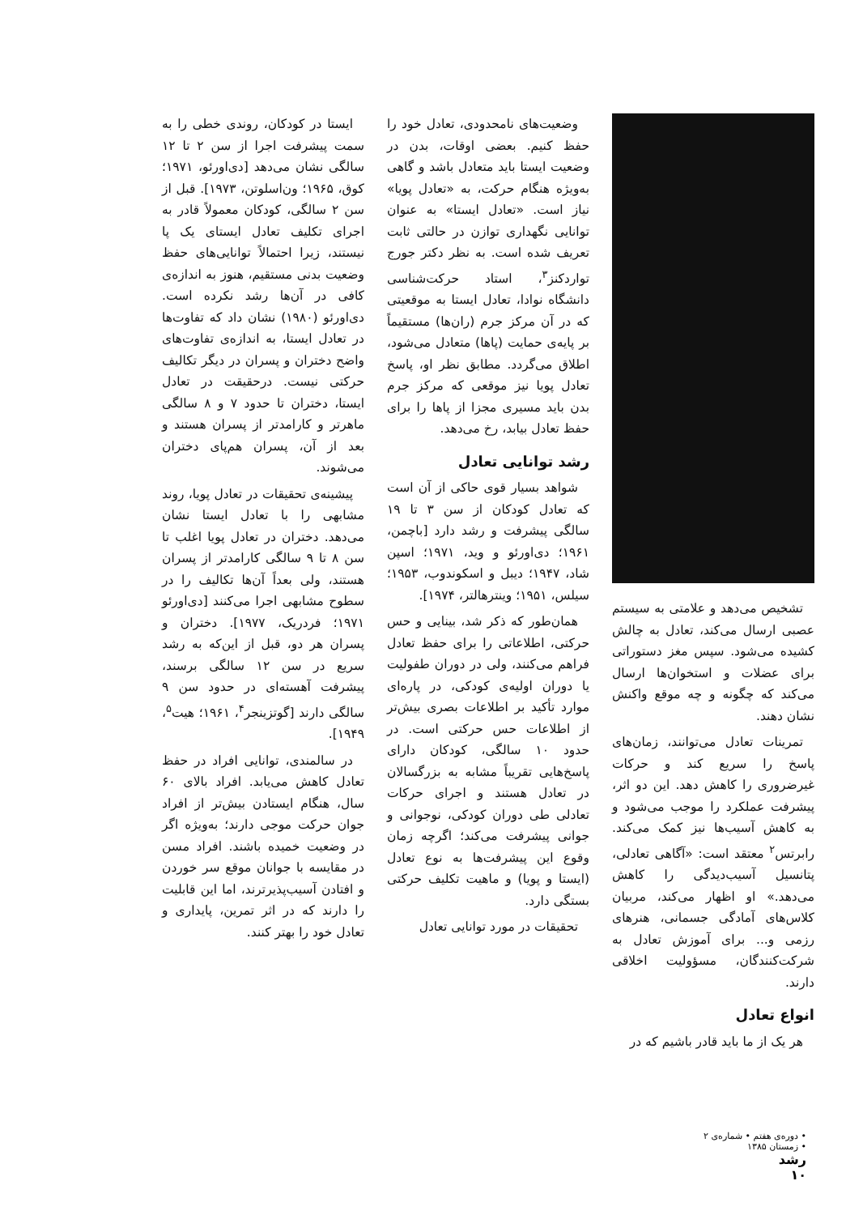تشخیص می‌دهد و علامتی به سیستم عصبی ارسال می‌کند، تعادل به چالش کشیده می‌شود. سپس مغز دستوراتی برای عضلات و استخوان‌ها ارسال می‌کند که چگونه و چه موقع واکنش نشان دهند.
تمرینات تعادل می‌توانند، زمان‌های پاسخ را سریع کند و حرکات غیرضروری را کاهش دهد. این دو اثر، پیشرفت عملکرد را موجب می‌شود و به کاهش آسیب‌ها نیز کمک می‌کند. رابرتس<sup>۲</sup> معتقد است: «آگاهی تعادلی، پتانسیل آسیب‌دیدگی را کاهش می‌دهد.» او اظهار می‌کند، مربیان کلاس‌های آمادگی جسمانی، هنرهای رزمی و... برای آموزش تعادل به شرکت‌کنندگان، مسؤولیت اخلاقی دارند.
انواع تعادل
هر یک از ما باید قادر باشیم که در
وضعیت‌های نامحدودی، تعادل خود را حفظ کنیم. بعضی اوقات، بدن در وضعیت ایستا باید متعادل باشد و گاهی به‌ویژه هنگام حرکت، به «تعادل پویا» نیاز است. «تعادل ایستا» به عنوان توانایی نگهداری توازن در حالتی ثابت تعریف شده است. به نظر دکتر جورج تواردکنز<sup>۳</sup>، استاد حرکت‌شناسی دانشگاه نوادا، تعادل ایستا به موقعیتی که در آن مرکز جرم (ران‌ها) مستقیماً بر پایه‌ی حمایت (پاها) متعادل می‌شود، اطلاق می‌گردد. مطابق نظر او، پاسخ تعادل پویا نیز موقعی که مرکز جرم بدن باید مسیری مجزا از پاها را برای حفظ تعادل بیابد، رخ می‌دهد.
رشد توانایی تعادل
شواهد بسیار قوی حاکی از آن است که تعادل کودکان از سن ۳ تا ۱۹ سالگی پیشرفت و رشد دارد [باچمن، ۱۹۶۱؛ دی‌اورئو و وید، ۱۹۷۱؛ اسپن شاد، ۱۹۴۷؛ دیبل و اسکوندوب، ۱۹۵۳؛ سیلس، ۱۹۵۱؛ وینترهالتر، ۱۹۷۴].
همان‌طور که ذکر شد، بینایی و حس حرکتی، اطلاعاتی را برای حفظ تعادل فراهم می‌کنند، ولی در دوران طفولیت یا دوران اولیه‌ی کودکی، در پاره‌ای موارد تأکید بر اطلاعات بصری بیش‌تر از اطلاعات حس حرکتی است. در حدود ۱۰ سالگی، کودکان دارای پاسخ‌هایی تقریباً مشابه به بزرگسالان در تعادل هستند و اجرای حرکات تعادلی طی دوران کودکی، نوجوانی و جوانی پیشرفت می‌کند؛ اگرچه زمان وقوع این پیشرفت‌ها به نوع تعادل (ایستا و پویا) و ماهیت تکلیف حرکتی بستگی دارد.
تحقیقات در مورد توانایی تعادل
ایستا در کودکان، روندی خطی را به سمت پیشرفت اجرا از سن ۲ تا ۱۲ سالگی نشان می‌دهد [دی‌اورئو، ۱۹۷۱؛ کوق، ۱۹۶۵؛ ون‌اسلوتن، ۱۹۷۳]. قبل از سن ۲ سالگی، کودکان معمولاً قادر به اجرای تکلیف تعادل ایستای یک پا نیستند، زیرا احتمالاً توانایی‌های حفظ وضعیت بدنی مستقیم، هنوز به اندازه‌ی کافی در آن‌ها رشد نکرده است. دی‌اورئو (۱۹۸۰) نشان داد که تفاوت‌ها در تعادل ایستا، به اندازه‌ی تفاوت‌های واضح دختران و پسران در دیگر تکالیف حرکتی نیست. درحقیقت در تعادل ایستا، دختران تا حدود ۷ و ۸ سالگی ماهرتر و کارامدتر از پسران هستند و بعد از آن، پسران هم‌پای دختران می‌شوند.
پیشینه‌ی تحقیقات در تعادل پویا، روند مشابهی را با تعادل ایستا نشان می‌دهد. دختران در تعادل پویا اغلب تا سن ۸ تا ۹ سالگی کارامدتر از پسران هستند، ولی بعداً آن‌ها تکالیف را در سطوح مشابهی اجرا می‌کنند [دی‌اورئو ۱۹۷۱؛ فردریک، ۱۹۷۷]. دختران و پسران هر دو، قبل از این‌که به رشد سریع در سن ۱۲ سالگی برسند، پیشرفت آهسته‌ای در حدود سن ۹ سالگی دارند [گوتزینجر<sup>۴</sup>، ۱۹۶۱؛ هیت<sup>۵</sup>، ۱۹۴۹].
در سالمندی، توانایی افراد در حفظ تعادل کاهش می‌یابد. افراد بالای ۶۰ سال، هنگام ایستادن بیش‌تر از افراد جوان حرکت موجی دارند؛ به‌ویژه اگر در وضعیت خمیده باشند. افراد مسن در مقایسه با جوانان موقع سر خوردن و افتادن آسیب‌پذیرترند، اما این قابلیت را دارند که در اثر تمرین، پایداری و تعادل خود را بهتر کنند.
• دوره‌ی هفتم • شماره‌ی ۲
• زمستان ۱۳۸۵
رشد
۱۰